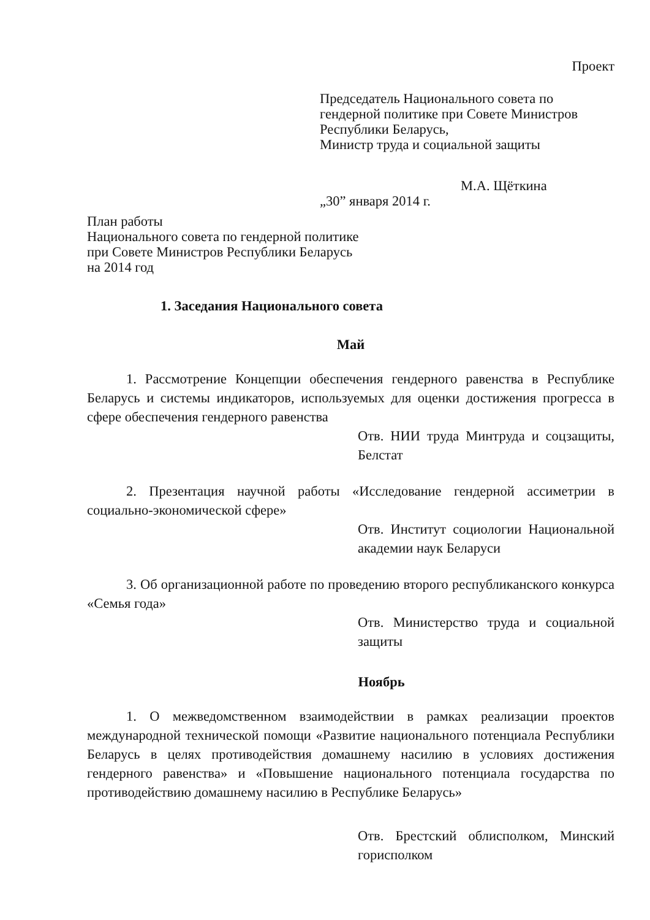Проект
Председатель Национального совета по гендерной политике при Совете Министров Республики Беларусь,
Министр труда и социальной защиты
М.А. Щёткина
„30” января 2014 г.
План работы
Национального совета по гендерной политике
при Совете Министров Республики Беларусь
на 2014 год
1. Заседания Национального совета
Май
1. Рассмотрение Концепции обеспечения гендерного равенства в Республике Беларусь и системы индикаторов, используемых для оценки достижения прогресса в сфере обеспечения гендерного равенства
Отв. НИИ труда Минтруда и соцзащиты, Белстат
2. Презентация научной работы «Исследование гендерной ассиметрии в социально-экономической сфере»
Отв. Институт социологии Национальной академии наук Беларуси
3. Об организационной работе по проведению второго республиканского конкурса «Семья года»
Отв. Министерство труда и социальной защиты
Ноябрь
1. О межведомственном взаимодействии в рамках реализации проектов международной технической помощи «Развитие национального потенциала Республики Беларусь в целях противодействия домашнему насилию в условиях достижения гендерного равенства» и «Повышение национального потенциала государства по противодействию домашнему насилию в Республике Беларусь»
Отв. Брестский облисполком, Минский горисполком